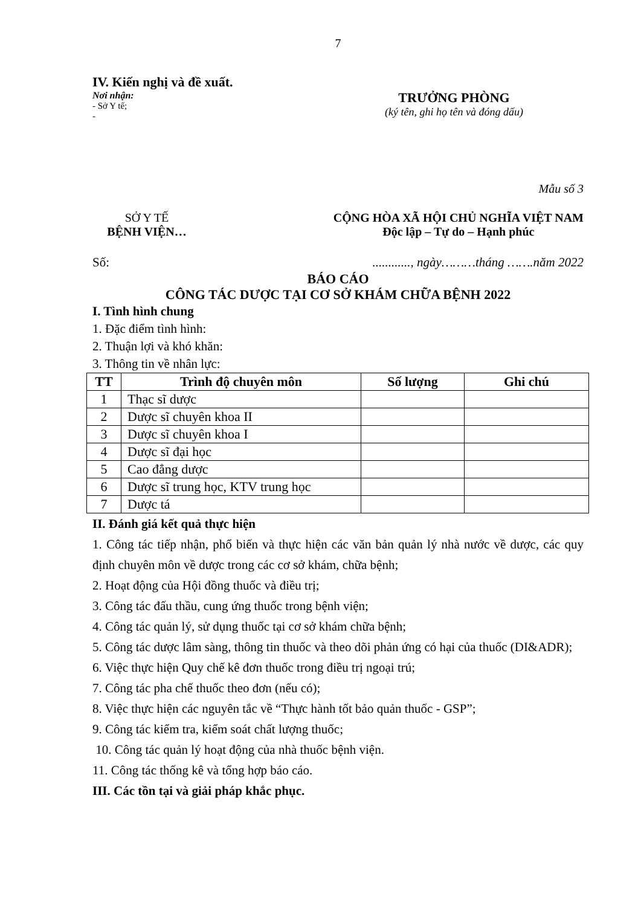7
IV. Kiến nghị và đề xuất.
Nơi nhận:
- Sở Y tế;
-
TRƯỞNG PHÒNG
(ký tên, ghi họ tên và đóng dấu)
Mẫu số 3
SỞ Y TẾ
BỆNH VIỆN…
CỘNG HÒA XÃ HỘI CHỦ NGHĨA VIỆT NAM
Độc lập – Tự do – Hạnh phúc
Số:............, ngày………tháng …….năm 2022
BÁO CÁO
CÔNG TÁC DƯỢC TẠI CƠ SỞ KHÁM CHỮA BỆNH 2022
I. Tình hình chung
1. Đặc điểm tình hình:
2. Thuận lợi và khó khăn:
3. Thông tin về nhân lực:
| TT | Trình độ chuyên môn | Số lượng | Ghi chú |
| --- | --- | --- | --- |
| 1 | Thạc sĩ dược | | |
| 2 | Dược sĩ chuyên khoa II | | |
| 3 | Dược sĩ chuyên khoa I | | |
| 4 | Dược sĩ đại học | | |
| 5 | Cao đẳng dược | | |
| 6 | Dược sĩ trung học, KTV trung học | | |
| 7 | Dược tá | | |
II. Đánh giá kết quả thực hiện
1. Công tác tiếp nhận, phổ biến và thực hiện các văn bản quản lý nhà nước về dược, các quy định chuyên môn về dược trong các cơ sở khám, chữa bệnh;
2. Hoạt động của Hội đồng thuốc và điều trị;
3. Công tác đấu thầu, cung ứng thuốc trong bệnh viện;
4. Công tác quản lý, sử dụng thuốc tại cơ sở khám chữa bệnh;
5. Công tác dược lâm sàng, thông tin thuốc và theo dõi phản ứng có hại của thuốc (DI&ADR);
6. Việc thực hiện Quy chế kê đơn thuốc trong điều trị ngoại trú;
7. Công tác pha chế thuốc theo đơn (nếu có);
8. Việc thực hiện các nguyên tắc về “Thực hành tốt bảo quản thuốc - GSP”;
9. Công tác kiểm tra, kiểm soát chất lượng thuốc;
10. Công tác quản lý hoạt động của nhà thuốc bệnh viện.
11. Công tác thống kê và tổng hợp báo cáo.
III. Các tồn tại và giải pháp khắc phục.